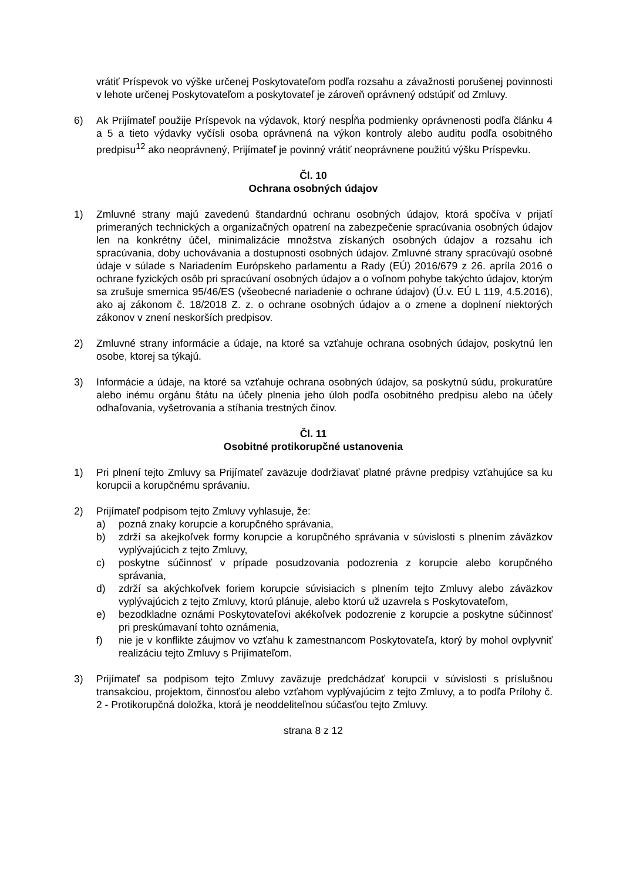vrátiť Príspevok vo výške určenej Poskytovateľom podľa rozsahu a závažnosti porušenej povinnosti v lehote určenej Poskytovateľom a poskytovateľ je zároveň oprávnený odstúpiť od Zmluvy.
6) Ak Prijímateľ použije Príspevok na výdavok, ktorý nespĺňa podmienky oprávnenosti podľa článku 4 a 5 a tieto výdavky vyčísli osoba oprávnená na výkon kontroly alebo auditu podľa osobitného predpisu<sup>12</sup> ako neoprávnený, Prijímateľ je povinný vrátiť neoprávnene použitú výšku Príspevku.
Čl. 10
Ochrana osobných údajov
1) Zmluvné strany majú zavedenú štandardnú ochranu osobných údajov, ktorá spočíva v prijatí primeraných technických a organizačných opatrení na zabezpečenie spracúvania osobných údajov len na konkrétny účel, minimalizácie množstva získaných osobných údajov a rozsahu ich spracúvania, doby uchovávania a dostupnosti osobných údajov. Zmluvné strany spracúvajú osobné údaje v súlade s Nariadením Európskeho parlamentu a Rady (EÚ) 2016/679 z 26. apríla 2016 o ochrane fyzických osôb pri spracúvaní osobných údajov a o voľnom pohybe takýchto údajov, ktorým sa zrušuje smernica 95/46/ES (všeobecné nariadenie o ochrane údajov) (Ú.v. EÚ L 119, 4.5.2016), ako aj zákonom č. 18/2018 Z. z. o ochrane osobných údajov a o zmene a doplnení niektorých zákonov v znení neskorších predpisov.
2) Zmluvné strany informácie a údaje, na ktoré sa vzťahuje ochrana osobných údajov, poskytnú len osobe, ktorej sa týkajú.
3) Informácie a údaje, na ktoré sa vzťahuje ochrana osobných údajov, sa poskytnú súdu, prokuratúre alebo inému orgánu štátu na účely plnenia jeho úloh podľa osobitného predpisu alebo na účely odhaľovania, vyšetrovania a stíhania trestných činov.
Čl. 11
Osobitné protikorupčné ustanovenia
1) Pri plnení tejto Zmluvy sa Prijímateľ zaväzuje dodržiavať platné právne predpisy vzťahujúce sa ku korupcii a korupčnému správaniu.
2) Prijímateľ podpisom tejto Zmluvy vyhlasuje, že:
a) pozná znaky korupcie a korupčného správania,
b) zdrží sa akejkoľvek formy korupcie a korupčného správania v súvislosti s plnením záväzkov vyplývajúcich z tejto Zmluvy,
c) poskytne súčinnosť v prípade posudzovania podozrenia z korupcie alebo korupčného správania,
d) zdrží sa akýchkoľvek foriem korupcie súvisiacich s plnením tejto Zmluvy alebo záväzkov vyplývajúcich z tejto Zmluvy, ktorú plánuje, alebo ktorú už uzavrela s Poskytovateľom,
e) bezodkladne oznámi Poskytovateľovi akékoľvek podozrenie z korupcie a poskytne súčinnosť pri preskúmavaní tohto oznámenia,
f) nie je v konflikte záujmov vo vzťahu k zamestnancom Poskytovateľa, ktorý by mohol ovplyvniť realizáciu tejto Zmluvy s Prijímateľom.
3) Prijímateľ sa podpisom tejto Zmluvy zaväzuje predchádzať korupcii v súvislosti s príslušnou transakciou, projektom, činnosťou alebo vzťahom vyplývajúcim z tejto Zmluvy, a to podľa Prílohy č. 2 - Protikorupčná doložka, ktorá je neoddeliteľnou súčasťou tejto Zmluvy.
strana 8 z 12